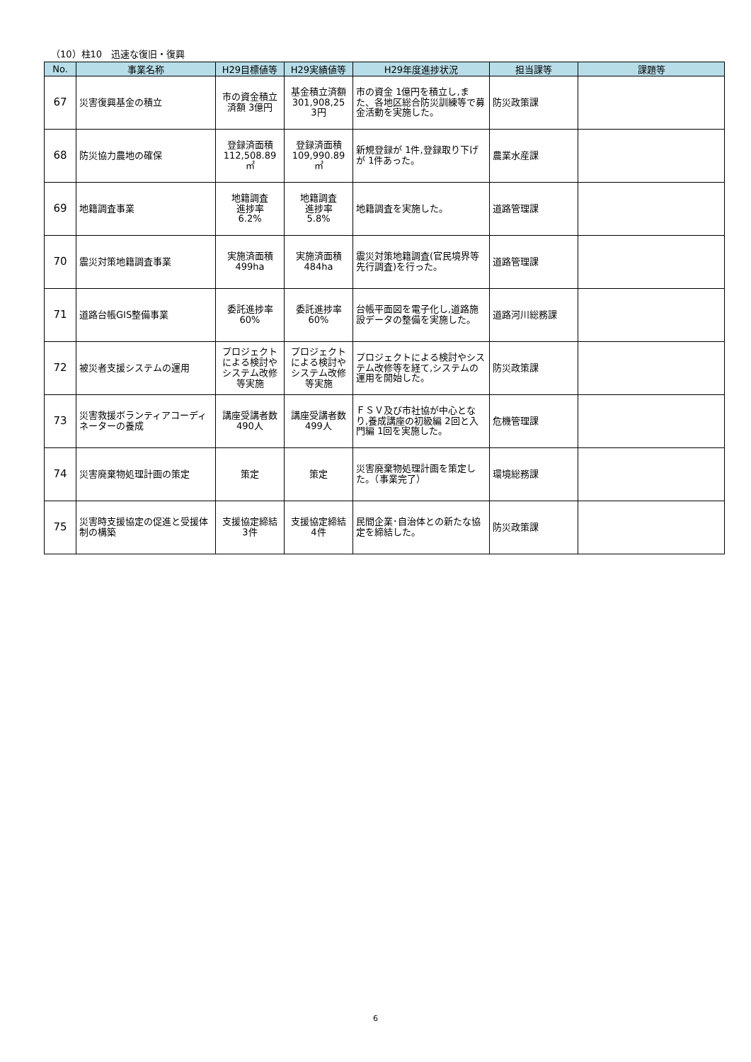（10）柱10　迅速な復旧・復興
| No. | 事業名称 | H29目標値等 | H29実績値等 | H29年度進捗状況 | 担当課等 | 課題等 |
| --- | --- | --- | --- | --- | --- | --- |
| 67 | 災害復興基金の積立 | 市の資金積立 済額 3億円 | 基金積立済額 301,908,25 3円 | 市の資金 1億円を積立し,また、各地区総合防災訓練等で募金活動を実施した。 | 防災政策課 | |
| 68 | 防災協力農地の確保 | 登録済面積 112,508.89 ㎡ | 登録済面積 109,990.89 ㎡ | 新規登録が 1件,登録取り下げが 1件あった。 | 農業水産課 | |
| 69 | 地籍調査事業 | 地籍調査 進捗率 6.2% | 地籍調査 進捗率 5.8% | 地籍調査を実施した。 | 道路管理課 | |
| 70 | 震災対策地籍調査事業 | 実施済面積 499ha | 実施済面積 484ha | 震災対策地籍調査(官民境界等先行調査)を行った。 | 道路管理課 | |
| 71 | 道路台帳GIS整備事業 | 委託進捗率 60% | 委託進捗率 60% | 台帳平面図を電子化し,道路施設データの整備を実施した。 | 道路河川総務課 | |
| 72 | 被災者支援システムの運用 | プロジェクトによる検討やシステム改修等実施 | プロジェクトによる検討やシステム改修等実施 | プロジェクトによる検討やシステム改修等を経て,システムの運用を開始した。 | 防災政策課 | |
| 73 | 災害救援ボランティアコーディネーターの養成 | 講座受講者数 490人 | 講座受講者数 499人 | ＦＳＶ及び市社協が中心となり,養成講座の初級編 2回と入門編 1回を実施した。 | 危機管理課 | |
| 74 | 災害廃棄物処理計画の策定 | 策定 | 策定 | 災害廃棄物処理計画を策定した。（事業完了） | 環境総務課 | |
| 75 | 災害時支援協定の促進と受援体制の構築 | 支援協定締結 3件 | 支援協定締結 4件 | 民間企業･自治体との新たな協定を締結した。 | 防災政策課 | |
6